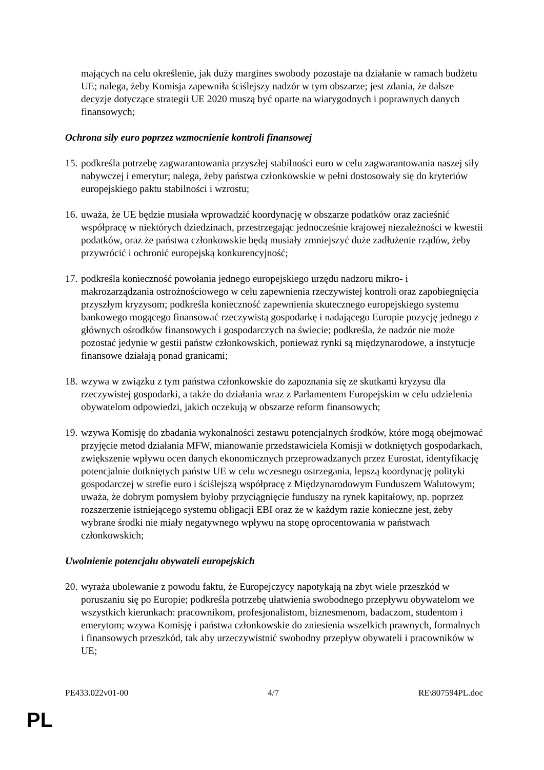mających na celu określenie, jak duży margines swobody pozostaje na działanie w ramach budżetu UE; nalega, żeby Komisja zapewniła ściślejszy nadzór w tym obszarze; jest zdania, że dalsze decyzje dotyczące strategii UE 2020 muszą być oparte na wiarygodnych i poprawnych danych finansowych;
Ochrona siły euro poprzez wzmocnienie kontroli finansowej
15. podkreśla potrzebę zagwarantowania przyszłej stabilności euro w celu zagwarantowania naszej siły nabywczej i emerytur; nalega, żeby państwa członkowskie w pełni dostosowały się do kryteriów europejskiego paktu stabilności i wzrostu;
16. uważa, że UE będzie musiała wprowadzić koordynację w obszarze podatków oraz zacieśnić współpracę w niektórych dziedzinach, przestrzegając jednocześnie krajowej niezależności w kwestii podatków, oraz że państwa członkowskie będą musiały zmniejszyć duże zadłużenie rządów, żeby przywrócić i ochronić europejską konkurencyjność;
17. podkreśla konieczność powołania jednego europejskiego urzędu nadzoru mikro- i makrozarządzania ostrożnościowego w celu zapewnienia rzeczywistej kontroli oraz zapobiegnięcia przyszłym kryzysom; podkreśla konieczność zapewnienia skutecznego europejskiego systemu bankowego mogącego finansować rzeczywistą gospodarkę i nadającego Europie pozycję jednego z głównych ośrodków finansowych i gospodarczych na świecie; podkreśla, że nadzór nie może pozostać jedynie w gestii państw członkowskich, ponieważ rynki są międzynarodowe, a instytucje finansowe działają ponad granicami;
18. wzywa w związku z tym państwa członkowskie do zapoznania się ze skutkami kryzysu dla rzeczywistej gospodarki, a także do działania wraz z Parlamentem Europejskim w celu udzielenia obywatelom odpowiedzi, jakich oczekują w obszarze reform finansowych;
19. wzywa Komisję do zbadania wykonalności zestawu potencjalnych środków, które mogą obejmować przyjęcie metod działania MFW, mianowanie przedstawiciela Komisji w dotkniętych gospodarkach, zwiększenie wpływu ocen danych ekonomicznych przeprowadzanych przez Eurostat, identyfikację potencjalnie dotkniętych państw UE w celu wczesnego ostrzegania, lepszą koordynację polityki gospodarczej w strefie euro i ściślejszą współpracę z Międzynarodowym Funduszem Walutowym; uważa, że dobrym pomysłem byłoby przyciągnięcie funduszy na rynek kapitałowy, np. poprzez rozszerzenie istniejącego systemu obligacji EBI oraz że w każdym razie konieczne jest, żeby wybrane środki nie miały negatywnego wpływu na stopę oprocentowania w państwach członkowskich;
Uwolnienie potencjału obywateli europejskich
20. wyraża ubolewanie z powodu faktu, że Europejczycy napotykają na zbyt wiele przeszkód w poruszaniu się po Europie; podkreśla potrzebę ułatwienia swobodnego przepływu obywatelom we wszystkich kierunkach: pracownikom, profesjonalistom, biznesmenom, badaczom, studentom i emerytom; wzywa Komisję i państwa członkowskie do zniesienia wszelkich prawnych, formalnych i finansowych przeszkód, tak aby urzeczywistnić swobodny przepływ obywateli i pracowników w UE;
PE433.022v01-00 4/7 RE\807594PL.doc
PL